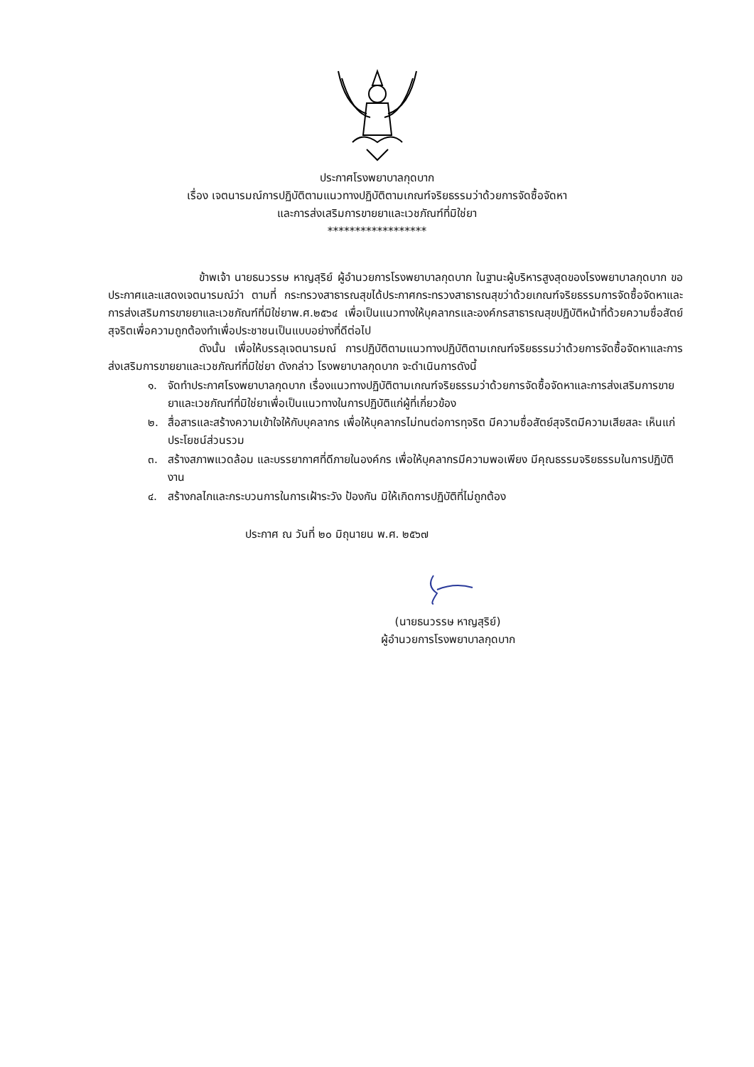ประกาศโรงพยาบาลกุดบาก
เรื่อง เจตนารมณ์การปฏิบัติตามแนวทางปฏิบัติตามเกณฑ์จริยธรรมว่าด้วยการจัดซื้อจัดหา
และการส่งเสริมการขายยาและเวชภัณฑ์ที่มิใช่ยา
******************
ข้าพเจ้า นายธนวรรษ หาญสุริย์ ผู้อำนวยการโรงพยาบาลกุดบาก ในฐานะผู้บริหารสูงสุดของโรงพยาบาลกุดบาก ขอประกาศและแสดงเจตนารมณ์ว่า ตามที่ กระทรวงสาธารณสุขได้ประกาศกระทรวงสาธารณสุขว่าด้วยเกณฑ์จริยธรรมการจัดซื้อจัดหาและการส่งเสริมการขายยาและเวชภัณฑ์ที่มิใช่ยาพ.ศ.๒๕๖๔ เพื่อเป็นแนวทางให้บุคลากรและองค์กรสาธารณสุขปฏิบัติหน้าที่ด้วยความซื่อสัตย์สุจริตเพื่อความถูกต้องทำเพื่อประชาชนเป็นแบบอย่างที่ดีต่อไป
ดังนั้น เพื่อให้บรรลุเจตนารมณ์ การปฏิบัติตามแนวทางปฏิบัติตามเกณฑ์จริยธรรมว่าด้วยการจัดซื้อจัดหาและการส่งเสริมการขายยาและเวชภัณฑ์ที่มิใช่ยา ดังกล่าว โรงพยาบาลกุดบาก จะดำเนินการดังนี้
๑. จัดทำประกาศโรงพยาบาลกุดบาก เรื่องแนวทางปฏิบัติตามเกณฑ์จริยธรรมว่าด้วยการจัดซื้อจัดหาและการส่งเสริมการขายยาและเวชภัณฑ์ที่มิใช่ยาเพื่อเป็นแนวทางในการปฏิบัติแก่ผู้ที่เกี่ยวข้อง
๒. สื่อสารและสร้างความเข้าใจให้กับบุคลากร เพื่อให้บุคลากรไม่ทนต่อการทุจริต มีความซื่อสัตย์สุจริตมีความเสียสละ เห็นแก่ประโยชน์ส่วนรวม
๓. สร้างสภาพแวดล้อม และบรรยากาศที่ดีภายในองค์กร เพื่อให้บุคลากรมีความพอเพียง มีคุณธรรมจริยธรรมในการปฏิบัติงาน
๔. สร้างกลไกและกระบวนการในการเฝ้าระวัง ป้องกัน มิให้เกิดการปฏิบัติที่ไม่ถูกต้อง
ประกาศ ณ วันที่ ๒๐ มิถุนายน พ.ศ. ๒๕๖๗
(นายธนวรรษ หาญสุริย์)
ผู้อำนวยการโรงพยาบาลกุดบาก